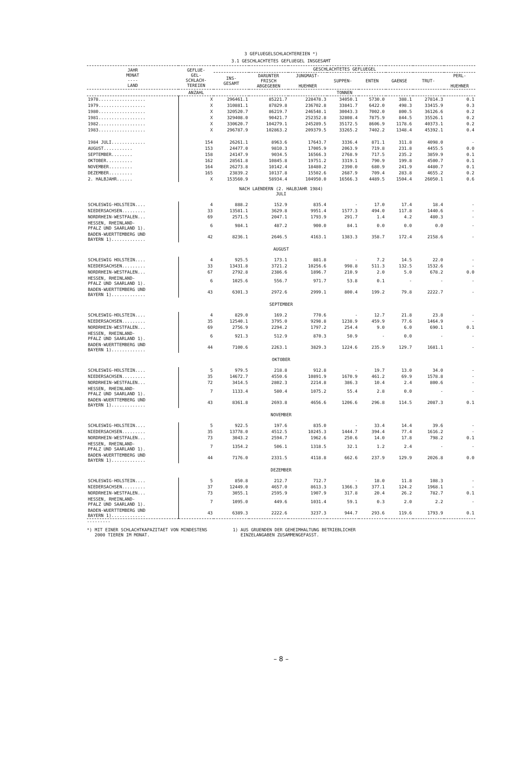3 GEFLUEGELSCHLACHTEREIEN *)
3.1 GESCHLACHTETES GEFLUEGEL INSGESAMT
| JAHR MONAT ---- LAND | GEFLUE- GEL- SCHLACH- TEREIEN | GESCHLACHTETES GEFLUEGEL | | | | | | | |
| --- | --- | --- | --- | --- | --- | --- | --- | --- | --- |
| | | INS- GESAMT | DARUNTER FRISCH ABGEGEBEN | JUNGMAST- HUEHNER | SUPPEN- | ENTEN | GAENSE | TRUT- | PERL- HUEHNER |
| | ANZAHL | TONNEN | | | | | | | |
| 1978.................. | X | 296461.1 | 85221.7 | 228478.3 | 34050.1 | 5730.0 | 388.1 | 27814.3 | 0.1 |
| 1979.................. | X | 310881.1 | 87829.8 | 236702.8 | 33841.7 | 6422.0 | 498.3 | 33415.9 | 0.3 |
| 1980.................. | X | 320520.7 | 86219.7 | 246548.1 | 30043.3 | 7002.0 | 800.5 | 36126.6 | 0.2 |
| 1981.................. | X | 329408.0 | 90421.7 | 252352.8 | 32808.4 | 7875.9 | 844.5 | 35526.1 | 0.2 |
| 1982.................. | X | 330620.7 | 104279.1 | 245289.5 | 35172.5 | 8606.9 | 1178.6 | 40373.1 | 0.2 |
| 1983.................. | X | 296787.9 | 102863.2 | 209379.5 | 33265.2 | 7402.2 | 1348.4 | 45392.1 | 0.4 |
| 1984 JULI............. | 154 | 26261.1 | 8963.6 | 17643.7 | 3336.4 | 871.1 | 311.8 | 4098.0 | - |
| AUGUST........... | 153 | 24477.0 | 9810.3 | 17005.9 | 2063.9 | 719.8 | 231.8 | 4455.5 | 0.0 |
| SEPTEMBER........ | 158 | 24147.9 | 9034.5 | 16566.3 | 2768.9 | 717.5 | 235.2 | 3859.9 | 0.1 |
| OKTOBER.......... | 162 | 28561.8 | 10845.8 | 19751.2 | 3319.1 | 790.9 | 199.8 | 4500.7 | 0.1 |
| NOVEMBER......... | 164 | 26273.8 | 10142.4 | 18480.2 | 2390.0 | 680.9 | 241.9 | 4480.7 | 0.1 |
| DEZEMBER......... | 165 | 23839.2 | 10137.8 | 15502.6 | 2687.9 | 709.4 | 283.8 | 4655.2 | 0.2 |
| 2. HALBJAHR...... | X | 153560.9 | 58934.4 | 104950.0 | 16566.3 | 4489.5 | 1504.4 | 26050.1 | 0.6 |
| NACH LAENDERN (2. HALBJAHR 1984) JULI | | | | | | | | | |
| SCHLESWIG-HOLSTEIN.... | 4 | 888.2 | 152.9 | 835.4 | - | 17.0 | 17.4 | 18.4 | - |
| NIEDERSACHSEN......... | 33 | 13581.1 | 3629.8 | 9951.4 | 1577.3 | 494.0 | 117.8 | 1440.6 | - |
| NORDRHEIN-WESTFALEN... | 69 | 2571.5 | 2047.1 | 1793.9 | 291.7 | 1.4 | 4.2 | 480.3 | - |
| HESSEN, RHEINLAND- PFALZ UND SAARLAND 1). | 6 | 984.1 | 487.2 | 900.0 | 84.1 | 0.0 | 0.0 | 0.0 | - |
| BADEN-WUERTTEMBERG UND BAYERN 1)............. | 42 | 8236.1 | 2646.5 | 4163.1 | 1383.3 | 358.7 | 172.4 | 2158.6 | - |
| AUGUST | | | | | | | | | |
| SCHLESWIG HOLSTEIN.... | 4 | 925.5 | 173.1 | 881.8 | - | 7.2 | 14.5 | 22.0 | - |
| NIEDERSACHSEN......... | 33 | 13431.8 | 3721.2 | 10256.6 | 998.8 | 511.3 | 132.5 | 1532.6 | - |
| NORDRHEIN-WESTFALEN... | 67 | 2792.8 | 2386.6 | 1896.7 | 210.9 | 2.0 | 5.0 | 678.2 | 0.0 |
| HESSEN, RHEINLAND- PFALZ UND SAARLAND 1). | 6 | 1025.6 | 556.7 | 971.7 | 53.8 | 0.1 | - | - | - |
| BADEN-WUERTTEMBERG UND BAYERN 1)............. | 43 | 6301.3 | 2972.6 | 2999.1 | 800.4 | 199.2 | 79.8 | 2222.7 | - |
| SEPTEMBER | | | | | | | | | |
| SCHLESWIG-HOLSTEIN.... | 4 | 829.0 | 169.2 | 770.6 | - | 12.7 | 21.8 | 23.8 | - |
| NIEDERSACHSEN......... | 35 | 12540.1 | 3795.0 | 9298.8 | 1238.9 | 459.9 | 77.6 | 1464.9 | - |
| NORDRHEIN-WESTFALEN... | 69 | 2756.9 | 2294.2 | 1797.2 | 254.4 | 9.0 | 6.0 | 690.1 | 0.1 |
| HESSEN, RHEINLAND- PFALZ UND SAARLAND 1). | 6 | 921.3 | 512.9 | 870.3 | 50.9 | - | 0.0 | - | - |
| BADEN-WUERTTEMBERG UND BAYERN 1)............. | 44 | 7100.6 | 2263.1 | 3829.3 | 1224.6 | 235.9 | 129.7 | 1681.1 | - |
| OKTOBER | | | | | | | | | |
| SCHLESWIG-HOLSTEIN.... | 5 | 979.5 | 218.8 | 912.8 | - | 19.7 | 13.0 | 34.0 | - |
| NIEDERSACHSEN......... | 35 | 14672.7 | 4550.6 | 10891.9 | 1670.9 | 461.2 | 69.9 | 1578.8 | - |
| NORDRHEIN-WESTFALEN... | 72 | 3414.5 | 2802.3 | 2214.8 | 386.3 | 10.4 | 2.4 | 800.6 | - |
| HESSEN, RHEINLAND- PFALZ UND SAARLAND 1). | 7 | 1133.4 | 580.4 | 1075.2 | 55.4 | 2.8 | 0.0 | - | - |
| BADEN-WUERTTEMBERG UND BAYERN 1)............. | 43 | 8361.8 | 2693.8 | 4656.6 | 1206.6 | 296.8 | 114.5 | 2087.3 | 0.1 |
| NOVEMBER | | | | | | | | | |
| SCHLESWIG-HOLSTEIN.... | 5 | 922.5 | 197.6 | 835.0 | - | 33.4 | 14.4 | 39.6 | - |
| NIEDERSACHSEN......... | 35 | 13778.0 | 4512.5 | 10245.3 | 1444.7 | 394.4 | 77.4 | 1616.2 | - |
| NORDRHEIN-WESTFALEN... | 73 | 3043.2 | 2594.7 | 1962.6 | 250.6 | 14.0 | 17.8 | 798.2 | 0.1 |
| HESSEN, RHEINLAND- PFALZ UND SAARLAND 1). | 7 | 1354.2 | 506.1 | 1318.5 | 32.1 | 1.2 | 2.4 | - | - |
| BADEN-WUERTTEMBERG UND BAYERN 1)............. | 44 | 7176.0 | 2331.5 | 4118.8 | 662.6 | 237.9 | 129.9 | 2026.8 | 0.0 |
| DEZEMBER | | | | | | | | | |
| SCHLESWIG-HOLSTEIN.... | 5 | 850.8 | 212.7 | 712.7 | - | 18.0 | 11.8 | 108.3 | - |
| NIEDERSACHSEN......... | 37 | 12449.0 | 4657.0 | 8613.3 | 1366.3 | 377.1 | 124.2 | 1968.1 | - |
| NORDRHEIN-WESTFALEN... | 73 | 3055.1 | 2595.9 | 1907.9 | 317.8 | 20.4 | 26.2 | 782.7 | 0.1 |
| HESSEN, RHEINLAND- PFALZ UND SAARLAND 1). | 7 | 1095.0 | 449.6 | 1031.4 | 59.1 | 0.3 | 2.0 | 2.2 | - |
| BADEN-WUERTTEMBERG UND BAYERN 1)............. | 43 | 6389.3 | 2222.6 | 3237.3 | 944.7 | 293.6 | 119.6 | 1793.9 | 0.1 |
---------
*) MIT EINER SCHLACHTKAPAZITAET VON MINDESTENS
2000 TIEREN IM MONAT.
1) AUS GRUENDEN DER GEHEIMHALTUNG BETRIEBLICHER
EINZELANGABEN ZUSAMMENGEFASST.
– 8 –